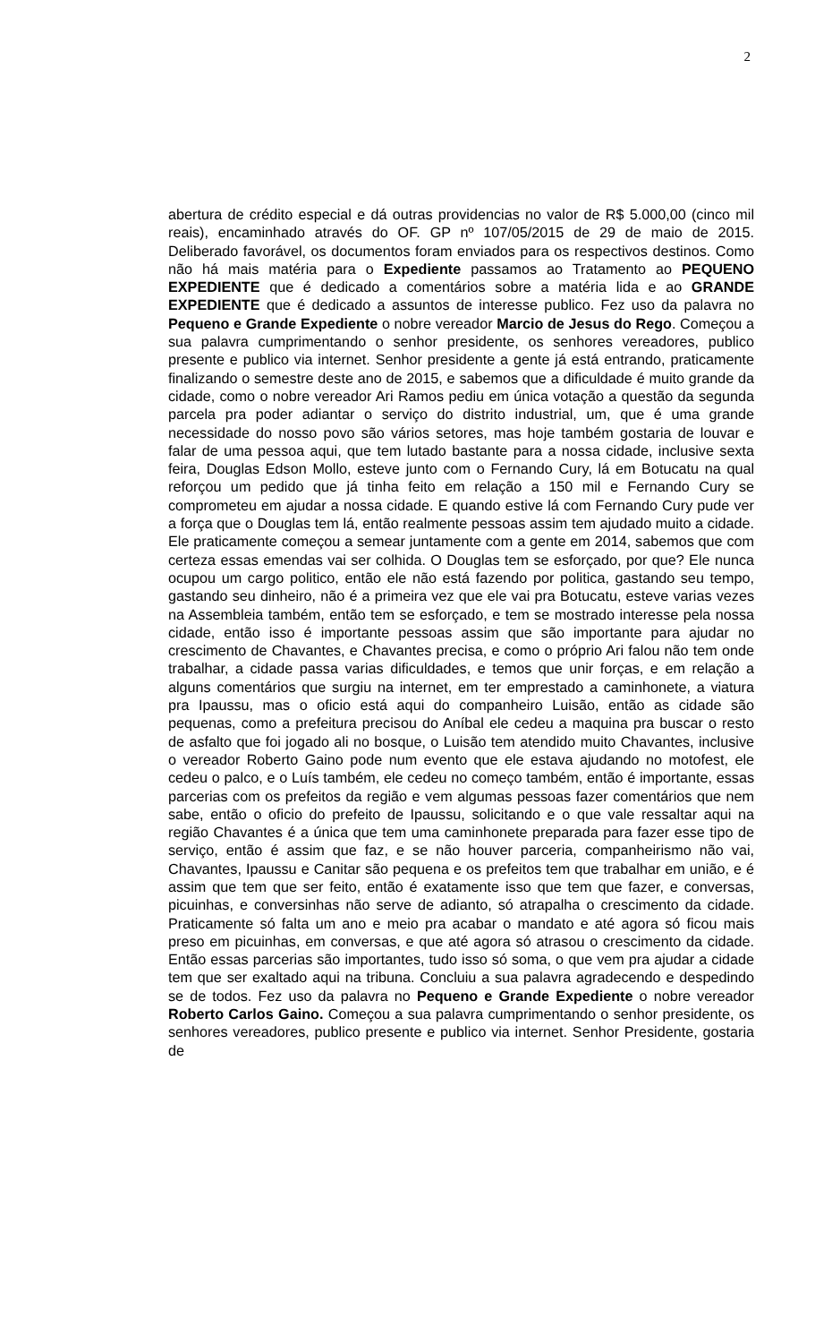2
abertura de crédito especial e dá outras providencias no valor de R$ 5.000,00 (cinco mil reais), encaminhado através do OF. GP nº 107/05/2015 de 29 de maio de 2015. Deliberado favorável, os documentos foram enviados para os respectivos destinos. Como não há mais matéria para o Expediente passamos ao Tratamento ao PEQUENO EXPEDIENTE que é dedicado a comentários sobre a matéria lida e ao GRANDE EXPEDIENTE que é dedicado a assuntos de interesse publico. Fez uso da palavra no Pequeno e Grande Expediente o nobre vereador Marcio de Jesus do Rego. Começou a sua palavra cumprimentando o senhor presidente, os senhores vereadores, publico presente e publico via internet. Senhor presidente a gente já está entrando, praticamente finalizando o semestre deste ano de 2015, e sabemos que a dificuldade é muito grande da cidade, como o nobre vereador Ari Ramos pediu em única votação a questão da segunda parcela pra poder adiantar o serviço do distrito industrial, um, que é uma grande necessidade do nosso povo são vários setores, mas hoje também gostaria de louvar e falar de uma pessoa aqui, que tem lutado bastante para a nossa cidade, inclusive sexta feira, Douglas Edson Mollo, esteve junto com o Fernando Cury, lá em Botucatu na qual reforçou um pedido que já tinha feito em relação a 150 mil e Fernando Cury se comprometeu em ajudar a nossa cidade. E quando estive lá com Fernando Cury pude ver a força que o Douglas tem lá, então realmente pessoas assim tem ajudado muito a cidade. Ele praticamente começou a semear juntamente com a gente em 2014, sabemos que com certeza essas emendas vai ser colhida. O Douglas tem se esforçado, por que? Ele nunca ocupou um cargo politico, então ele não está fazendo por politica, gastando seu tempo, gastando seu dinheiro, não é a primeira vez que ele vai pra Botucatu, esteve varias vezes na Assembleia também, então tem se esforçado, e tem se mostrado interesse pela nossa cidade, então isso é importante pessoas assim que são importante para ajudar no crescimento de Chavantes, e Chavantes precisa, e como o próprio Ari falou não tem onde trabalhar, a cidade passa varias dificuldades, e temos que unir forças, e em relação a alguns comentários que surgiu na internet, em ter emprestado a caminhonete, a viatura pra Ipaussu, mas o oficio está aqui do companheiro Luisão, então as cidade são pequenas, como a prefeitura precisou do Aníbal ele cedeu a maquina pra buscar o resto de asfalto que foi jogado ali no bosque, o Luisão tem atendido muito Chavantes, inclusive o vereador Roberto Gaino pode num evento que ele estava ajudando no motofest, ele cedeu o palco, e o Luís também, ele cedeu no começo também, então é importante, essas parcerias com os prefeitos da região e vem algumas pessoas fazer comentários que nem sabe, então o oficio do prefeito de Ipaussu, solicitando e o que vale ressaltar aqui na região Chavantes é a única que tem uma caminhonete preparada para fazer esse tipo de serviço, então é assim que faz, e se não houver parceria, companheirismo não vai, Chavantes, Ipaussu e Canitar são pequena e os prefeitos tem que trabalhar em união, e é assim que tem que ser feito, então é exatamente isso que tem que fazer, e conversas, picuinhas, e conversinhas não serve de adianto, só atrapalha o crescimento da cidade. Praticamente só falta um ano e meio pra acabar o mandato e até agora só ficou mais preso em picuinhas, em conversas, e que até agora só atrasou o crescimento da cidade. Então essas parcerias são importantes, tudo isso só soma, o que vem pra ajudar a cidade tem que ser exaltado aqui na tribuna. Concluiu a sua palavra agradecendo e despedindo se de todos. Fez uso da palavra no Pequeno e Grande Expediente o nobre vereador Roberto Carlos Gaino. Começou a sua palavra cumprimentando o senhor presidente, os senhores vereadores, publico presente e publico via internet. Senhor Presidente, gostaria de